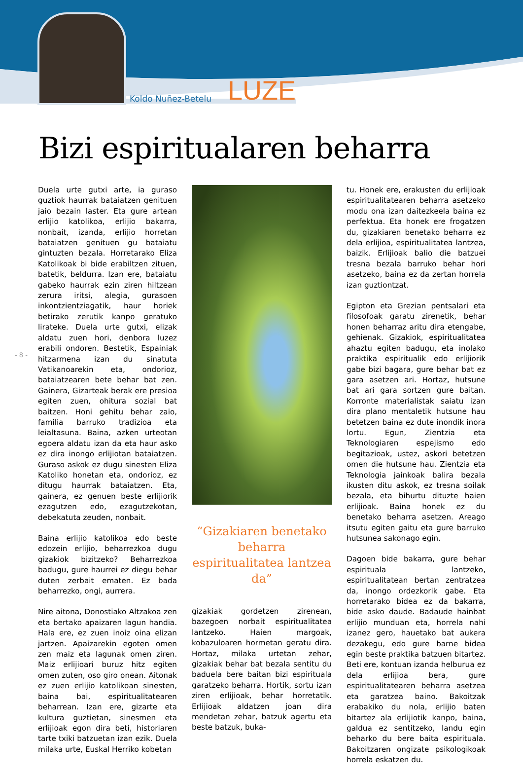Koldo Nuñez-Betelu LUZE
Bizi espiritualaren beharra
- 8 -
Duela urte gutxi arte, ia guraso guztiok haurrak bataiatzen genituen jaio bezain laster. Eta gure artean erlijio katolikoa, erlijio bakarra, nonbait, izanda, erlijio horretan bataiatzen genituen gu bataiatu gintuzten bezala. Horretarako Eliza Katolikoak bi bide erabiltzen zituen, batetik, beldurra. Izan ere, bataiatu gabeko haurrak ezin ziren hiltzean zerura iritsi, alegia, gurasoen inkontzientziagatik, haur horiek betirako zerutik kanpo geratuko lirateke. Duela urte gutxi, elizak aldatu zuen hori, denbora luzez erabili ondoren. Bestetik, Espainiak hitzarmena izan du sinatuta Vatikanoarekin eta, ondorioz, bataiatzearen bete behar bat zen. Gainera, Gizarteak berak ere presioa egiten zuen, ohitura sozial bat baitzen. Honi gehitu behar zaio, familia barruko tradizioa eta leialtasuna. Baina, azken urteotan egoera aldatu izan da eta haur asko ez dira inongo erlijiotan bataiatzen. Guraso askok ez dugu sinesten Eliza Katoliko honetan eta, ondorioz, ez ditugu haurrak bataiatzen. Eta, gainera, ez genuen beste erlijiorik ezagutzen edo, ezagutzekotan, debekatuta zeuden, nonbait.
Baina erlijio katolikoa edo beste edozein erlijio, beharrezkoa dugu gizakiok bizitzeko? Beharrezkoa badugu, gure haurrei ez diegu behar duten zerbait ematen. Ez bada beharrezko, ongi, aurrera.
Nire aitona, Donostiako Altzakoa zen eta bertako apaizaren lagun handia. Hala ere, ez zuen inoiz oina elizan jartzen. Apaizarekin egoten omen zen maiz eta lagunak omen ziren. Maiz erlijioari buruz hitz egiten omen zuten, oso giro onean. Aitonak ez zuen erlijio katolikoan sinesten, baina bai, espiritualitatearen beharrean. Izan ere, gizarte eta kultura guztietan, sinesmen eta erlijioak egon dira beti, historiaren tarte txiki batzuetan izan ezik. Duela milaka urte, Euskal Herriko kobetan
“Gizakiaren benetako beharra espiritualitatea lantzea da”
gizakiak gordetzen zirenean, bazegoen norbait espiritualitatea lantzeko. Haien margoak, kobazuloaren hormetan geratu dira. Hortaz, milaka urtetan zehar, gizakiak behar bat bezala sentitu du baduela bere baitan bizi espirituala garatzeko beharra. Hortik, sortu izan ziren erlijioak, behar horretatik. Erlijioak aldatzen joan dira mendetan zehar, batzuk agertu eta beste batzuk, buka-
tu. Honek ere, erakusten du erlijioak espiritualitatearen beharra asetzeko modu ona izan daitezkeela baina ez perfektua. Eta honek ere frogatzen du, gizakiaren benetako beharra ez dela erlijioa, espiritualitatea lantzea, baizik. Erlijioak balio die batzuei tresna bezala barruko behar hori asetzeko, baina ez da zertan horrela izan guztiontzat.
Egipton eta Grezian pentsalari eta filosofoak garatu zirenetik, behar honen beharraz aritu dira etengabe, gehienak. Gizakiok, espiritualitatea ahaztu egiten badugu, eta inolako praktika espiritualik edo erlijiorik gabe bizi bagara, gure behar bat ez gara asetzen ari. Hortaz, hutsune bat ari gara sortzen gure baitan. Korronte materialistak saiatu izan dira plano mentaletik hutsune hau betetzen baina ez dute inondik inora lortu. Egun, Zientzia eta Teknologiaren espejismo edo begitazioak, ustez, askori betetzen omen die hutsune hau. Zientzia eta Teknologia jainkoak balira bezala ikusten ditu askok, ez tresna soilak bezala, eta bihurtu dituzte haien erlijioak. Baina honek ez du benetako beharra asetzen. Areago itsutu egiten gaitu eta gure barruko hutsunea sakonago egin.
Dagoen bide bakarra, gure behar espirituala lantzeko, espiritualitatean bertan zentratzea da, inongo ordezkorik gabe. Eta horretarako bidea ez da bakarra, bide asko daude. Badaude hainbat erlijio munduan eta, horrela nahi izanez gero, hauetako bat aukera dezakegu, edo gure barne bidea egin beste praktika batzuen bitartez. Beti ere, kontuan izanda helburua ez dela erlijioa bera, gure espiritualitatearen beharra asetzea eta garatzea baino. Bakoitzak erabakiko du nola, erlijio baten bitartez ala erlijiotik kanpo, baina, galdua ez sentitzeko, landu egin beharko du bere baita espirituala. Bakoitzaren ongizate psikologikoak horrela eskatzen du.